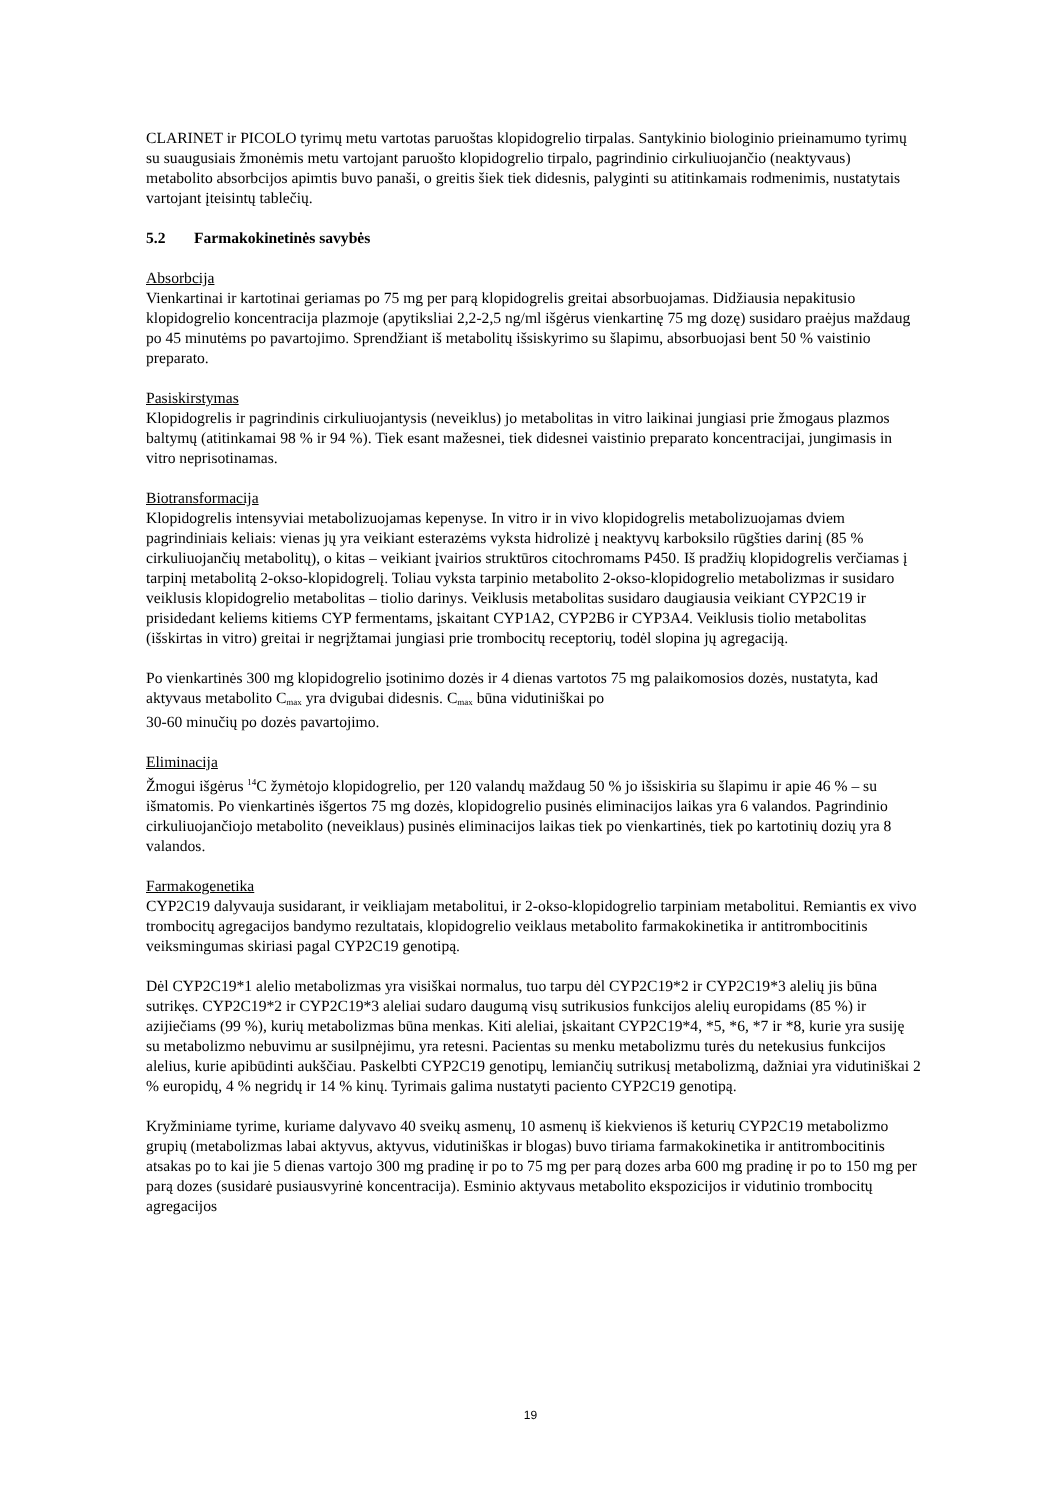CLARINET ir PICOLO tyrimų metu vartotas paruoštas klopidogrelio tirpalas. Santykinio biologinio prieinamumo tyrimų su suaugusiais žmonėmis metu vartojant paruošto klopidogrelio tirpalo, pagrindinio cirkuliuojančio (neaktyvaus) metabolito absorbcijos apimtis buvo panaši, o greitis šiek tiek didesnis, palyginti su atitinkamais rodmenimis, nustatytais vartojant įteisintų tablečių.
5.2 Farmakokinetinės savybės
Absorbcija
Vienkartinai ir kartotinai geriamas po 75 mg per parą klopidogrelis greitai absorbuojamas. Didžiausia nepakitusio klopidogrelio koncentracija plazmoje (apytiksliai 2,2-2,5 ng/ml išgėrus vienkartinę 75 mg dozę) susidaro praėjus maždaug po 45 minutėms po pavartojimo. Sprendžiant iš metabolitų išsiskyrimo su šlapimu, absorbuojasi bent 50 % vaistinio preparato.
Pasiskirstymas
Klopidogrelis ir pagrindinis cirkuliuojantysis (neveiklus) jo metabolitas in vitro laikinai jungiasi prie žmogaus plazmos baltymų (atitinkamai 98 % ir 94 %). Tiek esant mažesnei, tiek didesnei vaistinio preparato koncentracijai, jungimasis in vitro neprisotinamas.
Biotransformacija
Klopidogrelis intensyviai metabolizuojamas kepenyse. In vitro ir in vivo klopidogrelis metabolizuojamas dviem pagrindiniais keliais: vienas jų yra veikiant esterazėms vyksta hidrolizė į neaktyvų karboksilo rūgšties darinį (85 % cirkuliuojančių metabolitų), o kitas – veikiant įvairios struktūros citochromams P450. Iš pradžių klopidogrelis verčiamas į tarpinį metabolitą 2-okso-klopidogrelį. Toliau vyksta tarpinio metabolito 2-okso-klopidogrelio metabolizmas ir susidaro veiklusis klopidogrelio metabolitas – tiolio darinys. Veiklusis metabolitas susidaro daugiausia veikiant CYP2C19 ir prisidedant keliems kitiems CYP fermentams, įskaitant CYP1A2, CYP2B6 ir CYP3A4. Veiklusis tiolio metabolitas (išskirtas in vitro) greitai ir negrįžtamai jungiasi prie trombocitų receptorių, todėl slopina jų agregaciją.
Po vienkartinės 300 mg klopidogrelio įsotinimo dozės ir 4 dienas vartotos 75 mg palaikomosios dozės, nustatyta, kad aktyvaus metabolito C<sub>max</sub> yra dvigubai didesnis. C<sub>max</sub> būna vidutiniškai po
30-60 minučių po dozės pavartojimo.
Eliminacija
Žmogui išgėrus <sup>14</sup>C žymėtojo klopidogrelio, per 120 valandų maždaug 50 % jo išsiskiria su šlapimu ir apie 46 % – su išmatomis. Po vienkartinės išgertos 75 mg dozės, klopidogrelio pusinės eliminacijos laikas yra 6 valandos. Pagrindinio cirkuliuojančiojo metabolito (neveiklaus) pusinės eliminacijos laikas tiek po vienkartinės, tiek po kartotinių dozių yra 8 valandos.
Farmakogenetika
CYP2C19 dalyvauja susidarant, ir veikliajam metabolitui, ir 2-okso-klopidogrelio tarpiniam metabolitui. Remiantis ex vivo trombocitų agregacijos bandymo rezultatais, klopidogrelio veiklaus metabolito farmakokinetika ir antitrombocitinis veiksmingumas skiriasi pagal CYP2C19 genotipą.
Dėl CYP2C19*1 alelio metabolizmas yra visiškai normalus, tuo tarpu dėl CYP2C19*2 ir CYP2C19*3 alelių jis būna sutrikęs. CYP2C19*2 ir CYP2C19*3 aleliai sudaro daugumą visų sutrikusios funkcijos alelių europidams (85 %) ir azijiečiams (99 %), kurių metabolizmas būna menkas. Kiti aleliai, įskaitant CYP2C19*4, *5, *6, *7 ir *8, kurie yra susiję su metabolizmo nebuvimu ar susilpnėjimu, yra retesni. Pacientas su menku metabolizmu turės du netekusius funkcijos alelius, kurie apibūdinti aukščiau. Paskelbti CYP2C19 genotipų, lemiančių sutrikusį metabolizmą, dažniai yra vidutiniškai 2 % europidų, 4 % negridų ir 14 % kinų. Tyrimais galima nustatyti paciento CYP2C19 genotipą.
Kryžminiame tyrime, kuriame dalyvavo 40 sveikų asmenų, 10 asmenų iš kiekvienos iš keturių CYP2C19 metabolizmo grupių (metabolizmas labai aktyvus, aktyvus, vidutiniškas ir blogas) buvo tiriama farmakokinetika ir antitrombocitinis atsakas po to kai jie 5 dienas vartojo 300 mg pradinę ir po to 75 mg per parą dozes arba 600 mg pradinę ir po to 150 mg per parą dozes (susidarė pusiausvyrinė koncentracija). Esminio aktyvaus metabolito ekspozicijos ir vidutinio trombocitų agregacijos
19